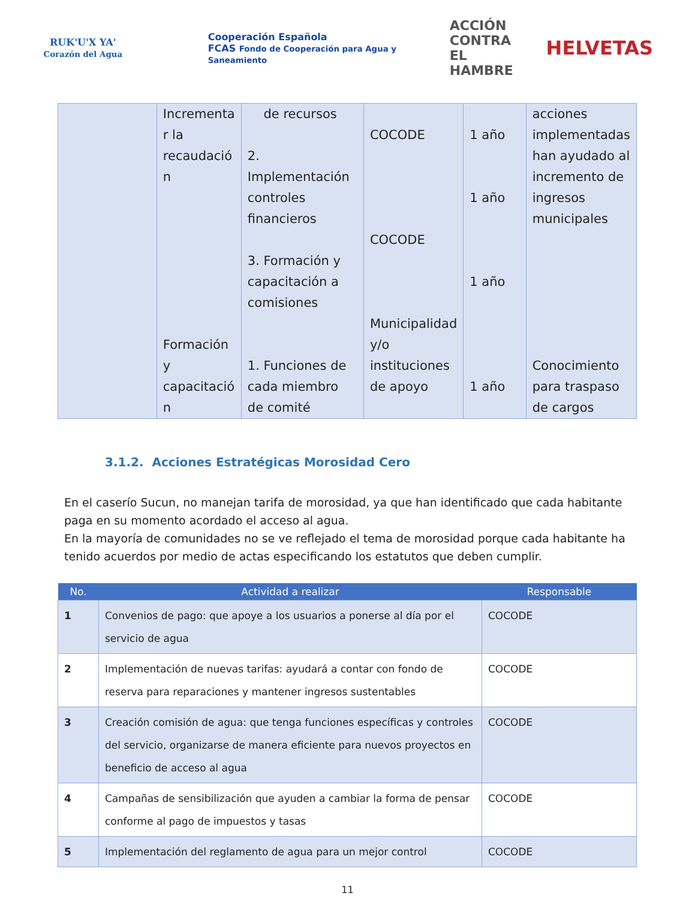RUK'U'X YA'
Corazón del Agua
Cooperación Española
FCAS Fondo de Cooperación para Agua y Saneamiento
ACCIÓN
CONTRA EL
HAMBRE
HELVETAS
| | Incrementa r la recaudació n Formación y capacitació n | de recursos 2. Implementación controles financieros 3. Formación y capacitación a comisiones 1. Funciones de cada miembro de comité | COCODE COCODE Municipalidad y/o instituciones de apoyo | 1 año 1 año 1 año 1 año | acciones implementadas han ayudado al incremento de ingresos municipales Conocimiento para traspaso de cargos |
3.1.2. Acciones Estratégicas Morosidad Cero
En el caserío Sucun, no manejan tarifa de morosidad, ya que han identificado que cada habitante paga en su momento acordado el acceso al agua.
En la mayoría de comunidades no se ve reflejado el tema de morosidad porque cada habitante ha tenido acuerdos por medio de actas especificando los estatutos que deben cumplir.
| No. | Actividad a realizar | Responsable |
| --- | --- | --- |
| 1 | Convenios de pago: que apoye a los usuarios a ponerse al día por el servicio de agua | COCODE |
| 2 | Implementación de nuevas tarifas: ayudará a contar con fondo de reserva para reparaciones y mantener ingresos sustentables | COCODE |
| 3 | Creación comisión de agua: que tenga funciones específicas y controles del servicio, organizarse de manera eficiente para nuevos proyectos en beneficio de acceso al agua | COCODE |
| 4 | Campañas de sensibilización que ayuden a cambiar la forma de pensar conforme al pago de impuestos y tasas | COCODE |
| 5 | Implementación del reglamento de agua para un mejor control | COCODE |
11